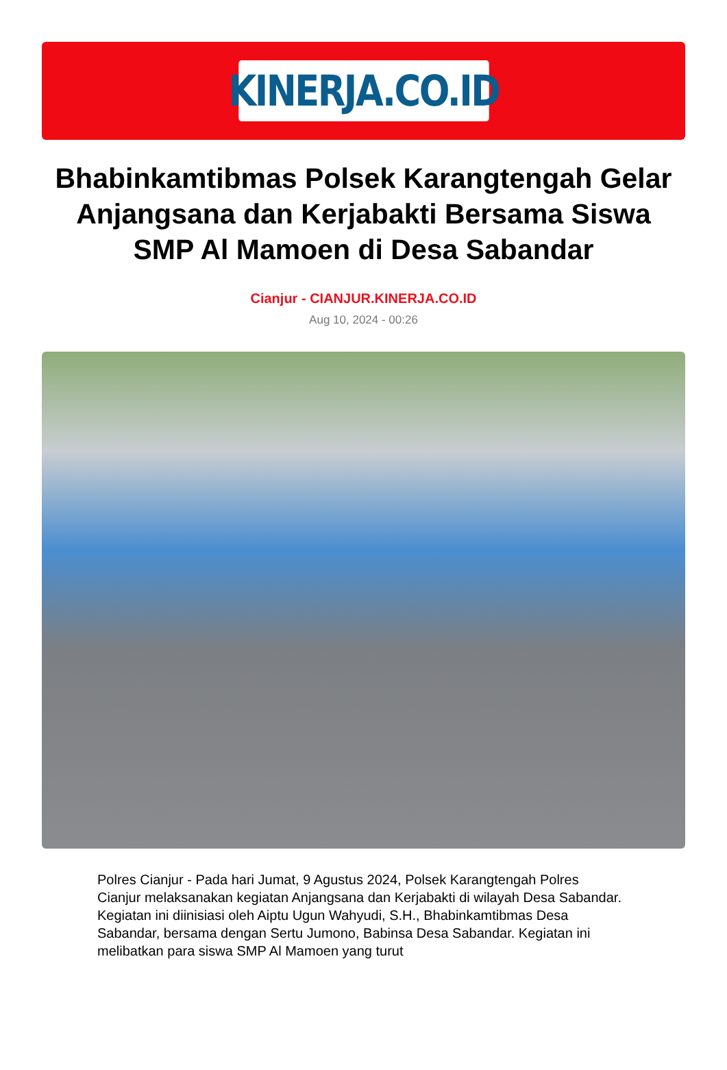KINERJA.CO.ID
Bhabinkamtibmas Polsek Karangtengah Gelar Anjangsana dan Kerjabakti Bersama Siswa SMP Al Mamoen di Desa Sabandar
Cianjur - CIANJUR.KINERJA.CO.ID
Aug 10, 2024 - 00:26
Polres Cianjur - Pada hari Jumat, 9 Agustus 2024, Polsek Karangtengah Polres Cianjur melaksanakan kegiatan Anjangsana dan Kerjabakti di wilayah Desa Sabandar. Kegiatan ini diinisiasi oleh Aiptu Ugun Wahyudi, S.H., Bhabinkamtibmas Desa Sabandar, bersama dengan Sertu Jumono, Babinsa Desa Sabandar. Kegiatan ini melibatkan para siswa SMP Al Mamoen yang turut